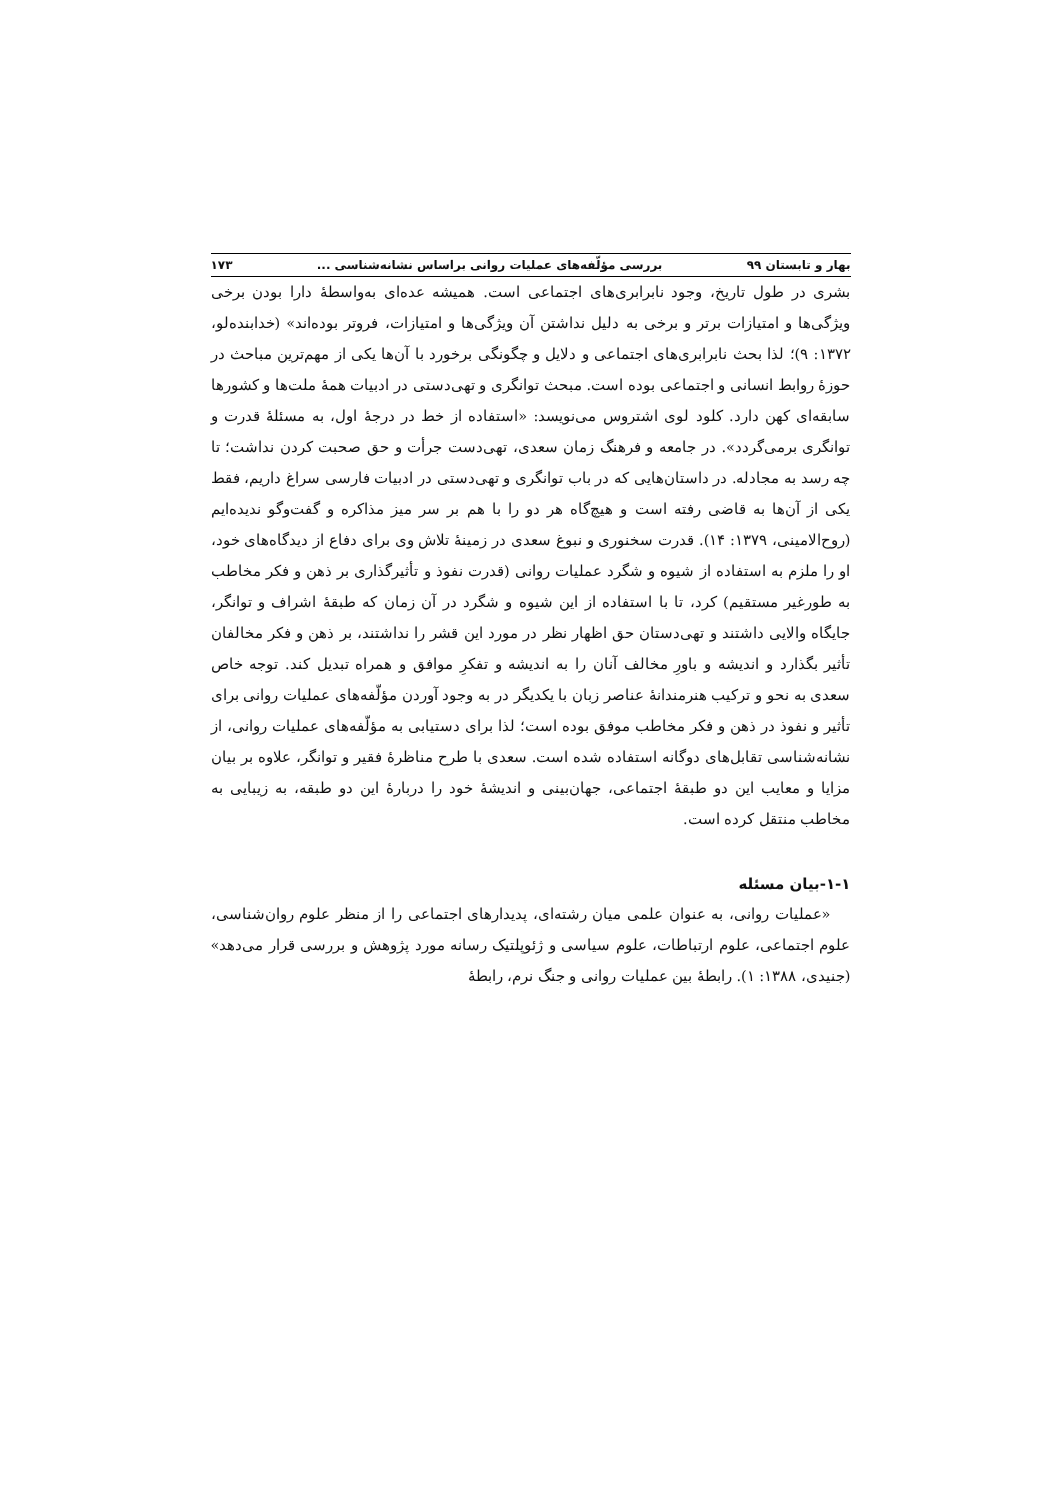بهار و تابستان ۹۹ بررسی مؤلّفه‌های عملیات روانی براساس نشانه‌شناسی ... ۱۷۳
بشری در طول تاریخ، وجود نابرابری‌های اجتماعی است. همیشه عده‌ای به‌واسطهٔ دارا بودن برخی ویژگی‌ها و امتیازات برتر و برخی به دلیل نداشتن آن ویژگی‌ها و امتیازات، فروتر بوده‌اند» (خدابنده‌لو، ۱۳۷۲: ۹)؛ لذا بحث نابرابری‌های اجتماعی و دلایل و چگونگی برخورد با آن‌ها یکی از مهم‌ترین مباحث در حوزهٔ روابط انسانی و اجتماعی بوده است. مبحث توانگری و تهی‌دستی در ادبیات همهٔ ملت‌ها و کشورها سابقه‌ای کهن دارد. کلود لوی اشتروس می‌نویسد: «استفاده از خط در درجهٔ اول، به مسئلهٔ قدرت و توانگری برمی‌گردد». در جامعه و فرهنگ زمان سعدی، تهی‌دست جرأت و حق صحبت کردن نداشت؛ تا چه رسد به مجادله. در داستان‌هایی که در باب توانگری و تهی‌دستی در ادبیات فارسی سراغ داریم، فقط یکی از آن‌ها به قاضی رفته است و هیچ‌گاه هر دو را با هم بر سر میز مذاکره و گفت‌وگو ندیده‌ایم (روح‌الامینی، ۱۳۷۹: ۱۴). قدرت سخنوری و نبوغ سعدی در زمینهٔ تلاش وی برای دفاع از دیدگاه‌های خود، او را ملزم به استفاده از شیوه و شگرد عملیات روانی (قدرت نفوذ و تأثیرگذاری بر ذهن و فکر مخاطب به طورغیر مستقیم) کرد، تا با استفاده از این شیوه و شگرد در آن زمان که طبقهٔ اشراف و توانگر، جایگاه والایی داشتند و تهی‌دستان حق اظهار نظر در مورد این قشر را نداشتند، بر ذهن و فکر مخالفان تأثیر بگذارد و اندیشه و باورِ مخالف آنان را به اندیشه و تفکرِ موافق و همراه تبدیل کند. توجه خاص سعدی به نحو و ترکیب هنرمندانهٔ عناصر زبان با یکدیگر در به وجود آوردن مؤلّفه‌های عملیات روانی برای تأثیر و نفوذ در ذهن و فکر مخاطب موفق بوده است؛ لذا برای دستیابی به مؤلّفه‌های عملیات روانی، از نشانه‌شناسی تقابل‌های دوگانه استفاده شده است. سعدی با طرح مناظرهٔ فقیر و توانگر، علاوه بر بیان مزایا و معایب این دو طبقهٔ اجتماعی، جهان‌بینی و اندیشهٔ خود را دربارهٔ این دو طبقه، به زیبایی به مخاطب منتقل کرده است.
۱-۱-بیان مسئله
«عملیات روانی، به عنوان علمی میان رشته‌ای، پدیدارهای اجتماعی را از منظر علوم روان‌شناسی، علوم اجتماعی، علوم ارتباطات، علوم سیاسی و ژئوپلتیک رسانه مورد پژوهش و بررسی قرار می‌دهد» (جنیدی، ۱۳۸۸: ۱). رابطهٔ بین عملیات روانی و جنگ نرم، رابطهٔ